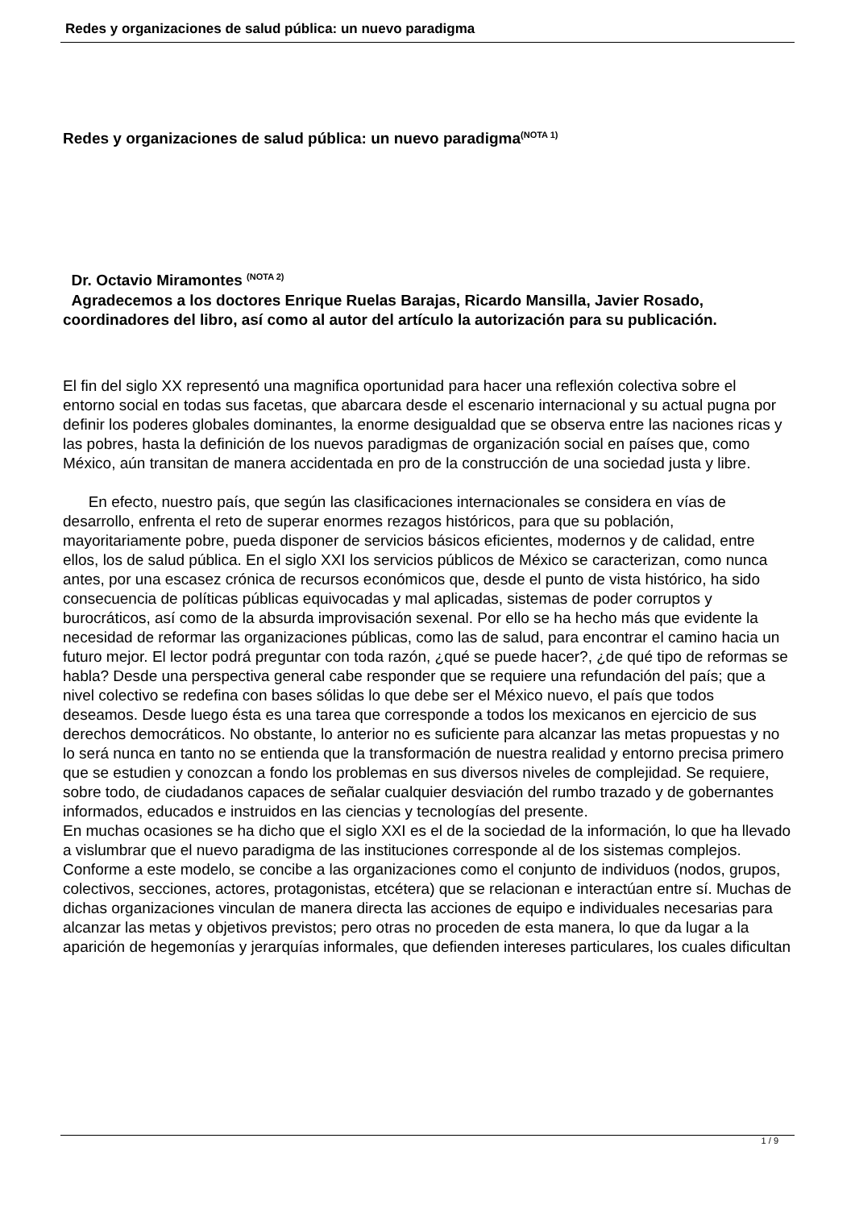Redes y organizaciones de salud pública: un nuevo paradigma
Redes y organizaciones de salud pública: un nuevo paradigma<sup>(NOTA 1)</sup>
Dr. Octavio Miramontes <sup>(NOTA 2)</sup>
Agradecemos a los doctores Enrique Ruelas Barajas, Ricardo Mansilla, Javier Rosado, coordinadores del libro, así como al autor del artículo la autorización para su publicación.
El fin del siglo XX representó una magnifica oportunidad para hacer una reflexión colectiva sobre el entorno social en todas sus facetas, que abarcara desde el escenario internacional y su actual pugna por definir los poderes globales dominantes, la enorme desigualdad que se observa entre las naciones ricas y las pobres, hasta la definición de los nuevos paradigmas de organización social en países que, como México, aún transitan de manera accidentada en pro de la construcción de una sociedad justa y libre.
En efecto, nuestro país, que según las clasificaciones internacionales se considera en vías de desarrollo, enfrenta el reto de superar enormes rezagos históricos, para que su población, mayoritariamente pobre, pueda disponer de servicios básicos eficientes, modernos y de calidad, entre ellos, los de salud pública. En el siglo XXI los servicios públicos de México se caracterizan, como nunca antes, por una escasez crónica de recursos económicos que, desde el punto de vista histórico, ha sido consecuencia de políticas públicas equivocadas y mal aplicadas, sistemas de poder corruptos y burocráticos, así como de la absurda improvisación sexenal. Por ello se ha hecho más que evidente la necesidad de reformar las organizaciones públicas, como las de salud, para encontrar el camino hacia un futuro mejor. El lector podrá preguntar con toda razón, ¿qué se puede hacer?, ¿de qué tipo de reformas se habla? Desde una perspectiva general cabe responder que se requiere una refundación del país; que a nivel colectivo se redefina con bases sólidas lo que debe ser el México nuevo, el país que todos deseamos. Desde luego ésta es una tarea que corresponde a todos los mexicanos en ejercicio de sus derechos democráticos. No obstante, lo anterior no es suficiente para alcanzar las metas propuestas y no lo será nunca en tanto no se entienda que la transformación de nuestra realidad y entorno precisa primero que se estudien y conozcan a fondo los problemas en sus diversos niveles de complejidad. Se requiere, sobre todo, de ciudadanos capaces de señalar cualquier desviación del rumbo trazado y de gobernantes informados, educados e instruidos en las ciencias y tecnologías del presente.
En muchas ocasiones se ha dicho que el siglo XXI es el de la sociedad de la información, lo que ha llevado a vislumbrar que el nuevo paradigma de las instituciones corresponde al de los sistemas complejos. Conforme a este modelo, se concibe a las organizaciones como el conjunto de individuos (nodos, grupos, colectivos, secciones, actores, protagonistas, etcétera) que se relacionan e interactúan entre sí. Muchas de dichas organizaciones vinculan de manera directa las acciones de equipo e individuales necesarias para alcanzar las metas y objetivos previstos; pero otras no proceden de esta manera, lo que da lugar a la aparición de hegemonías y jerarquías informales, que defienden intereses particulares, los cuales dificultan
1 / 9